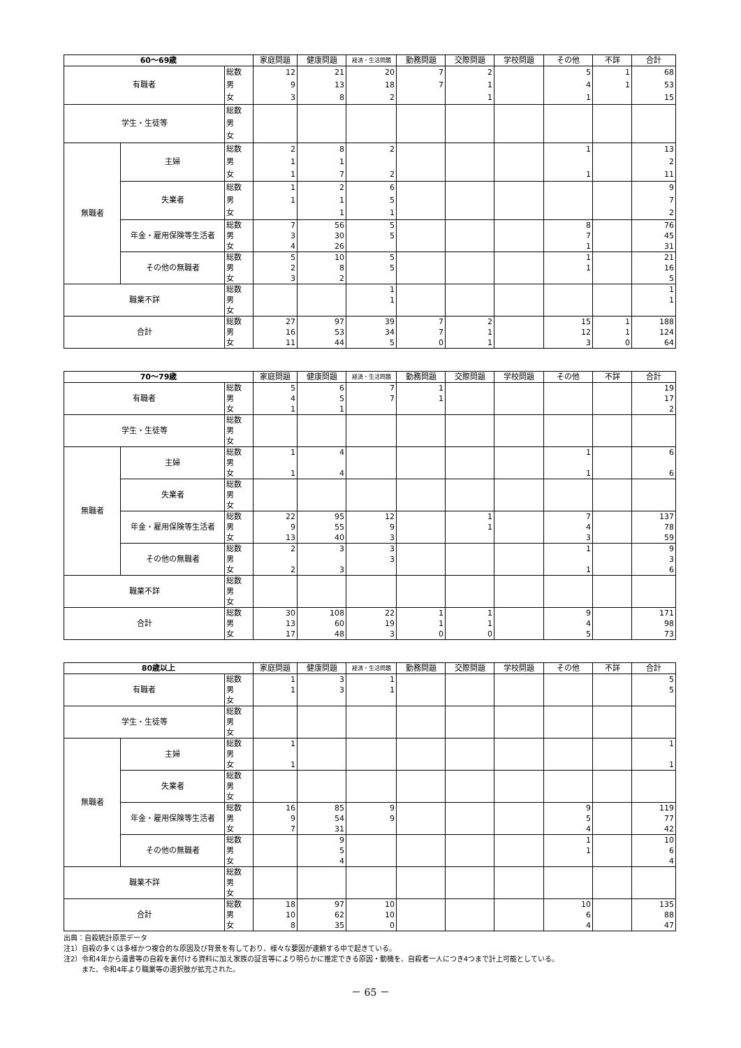| 60～69歳 | | | 家庭問題 | 健康問題 | 経済・生活問題 | 勤務問題 | 交際問題 | 学校問題 | その他 | 不詳 | 合計 |
| --- | --- | --- | --- | --- | --- | --- | --- | --- | --- | --- | --- |
| 有職者 | | 総数 | 12 | 21 | 20 | 7 | 2 | | 5 | 1 | 68 |
| | | 男 | 9 | 13 | 18 | 7 | 1 | | 4 | 1 | 53 |
| | | 女 | 3 | 8 | 2 | | 1 | | 1 | | 15 |
| 学生・生徒等 | | 総数 | | | | | | | | | |
| | | 男 | | | | | | | | | |
| | | 女 | | | | | | | | | |
| 無職者 | 主婦 | 総数 | 2 | 8 | 2 | | | | 1 | | 13 |
| | | 男 | 1 | 1 | | | | | | | 2 |
| | | 女 | 1 | 7 | 2 | | | | 1 | | 11 |
| | 失業者 | 総数 | 1 | 2 | 6 | | | | | | 9 |
| | | 男 | 1 | 1 | 5 | | | | | | 7 |
| | | 女 | | 1 | 1 | | | | | | 2 |
| | 年金・雇用保険等生活者 | 総数 | 7 | 56 | 5 | | | | 8 | | 76 |
| | | 男 | 3 | 30 | 5 | | | | 7 | | 45 |
| | | 女 | 4 | 26 | | | | | 1 | | 31 |
| | その他の無職者 | 総数 | 5 | 10 | 5 | | | | 1 | | 21 |
| | | 男 | 2 | 8 | 5 | | | | 1 | | 16 |
| | | 女 | 3 | 2 | | | | | | | 5 |
| 職業不詳 | | 総数 | | | 1 | | | | | | 1 |
| | | 男 | | | 1 | | | | | | 1 |
| | | 女 | | | | | | | | | |
| 合計 | | 総数 | 27 | 97 | 39 | 7 | 2 | | 15 | 1 | 188 |
| | | 男 | 16 | 53 | 34 | 7 | 1 | | 12 | 1 | 124 |
| | | 女 | 11 | 44 | 5 | 0 | 1 | | 3 | 0 | 64 |
| 70～79歳 | | | 家庭問題 | 健康問題 | 経済・生活問題 | 勤務問題 | 交際問題 | 学校問題 | その他 | 不詳 | 合計 |
| --- | --- | --- | --- | --- | --- | --- | --- | --- | --- | --- | --- |
| 有職者 | | 総数 | 5 | 6 | 7 | 1 | | | | | 19 |
| | | 男 | 4 | 5 | 7 | 1 | | | | | 17 |
| | | 女 | 1 | 1 | | | | | | | 2 |
| 学生・生徒等 | | 総数 | | | | | | | | | |
| | | 男 | | | | | | | | | |
| | | 女 | | | | | | | | | |
| 無職者 | 主婦 | 総数 | 1 | 4 | | | | | 1 | | 6 |
| | | 男 | | | | | | | | | |
| | | 女 | 1 | 4 | | | | | 1 | | 6 |
| | 失業者 | 総数 | | | | | | | | | |
| | | 男 | | | | | | | | | |
| | | 女 | | | | | | | | | |
| | 年金・雇用保険等生活者 | 総数 | 22 | 95 | 12 | | 1 | | 7 | | 137 |
| | | 男 | 9 | 55 | 9 | | 1 | | 4 | | 78 |
| | | 女 | 13 | 40 | 3 | | | | 3 | | 59 |
| | その他の無職者 | 総数 | 2 | 3 | 3 | | | | 1 | | 9 |
| | | 男 | | | 3 | | | | | | 3 |
| | | 女 | 2 | 3 | | | | | 1 | | 6 |
| 職業不詳 | | 総数 | | | | | | | | | |
| | | 男 | | | | | | | | | |
| | | 女 | | | | | | | | | |
| 合計 | | 総数 | 30 | 108 | 22 | 1 | 1 | | 9 | | 171 |
| | | 男 | 13 | 60 | 19 | 1 | 1 | | 4 | | 98 |
| | | 女 | 17 | 48 | 3 | 0 | 0 | | 5 | | 73 |
| 80歳以上 | | | 家庭問題 | 健康問題 | 経済・生活問題 | 勤務問題 | 交際問題 | 学校問題 | その他 | 不詳 | 合計 |
| --- | --- | --- | --- | --- | --- | --- | --- | --- | --- | --- | --- |
| 有職者 | | 総数 | 1 | 3 | 1 | | | | | | 5 |
| | | 男 | 1 | 3 | 1 | | | | | | 5 |
| | | 女 | | | | | | | | | |
| 学生・生徒等 | | 総数 | | | | | | | | | |
| | | 男 | | | | | | | | | |
| | | 女 | | | | | | | | | |
| 無職者 | 主婦 | 総数 | 1 | | | | | | | | 1 |
| | | 男 | | | | | | | | | |
| | | 女 | 1 | | | | | | | | 1 |
| | 失業者 | 総数 | | | | | | | | | |
| | | 男 | | | | | | | | | |
| | | 女 | | | | | | | | | |
| | 年金・雇用保険等生活者 | 総数 | 16 | 85 | 9 | | | | 9 | | 119 |
| | | 男 | 9 | 54 | 9 | | | | 5 | | 77 |
| | | 女 | 7 | 31 | | | | | 4 | | 42 |
| | その他の無職者 | 総数 | | 9 | | | | | 1 | | 10 |
| | | 男 | | 5 | | | | | 1 | | 6 |
| | | 女 | | 4 | | | | | | | 4 |
| 職業不詳 | | 総数 | | | | | | | | | |
| | | 男 | | | | | | | | | |
| | | 女 | | | | | | | | | |
| 合計 | | 総数 | 18 | 97 | 10 | | | | 10 | | 135 |
| | | 男 | 10 | 62 | 10 | | | | 6 | | 88 |
| | | 女 | 8 | 35 | 0 | | | | 4 | | 47 |
出典：自殺統計原票データ
注1）自殺の多くは多様かつ複合的な原因及び背景を有しており、様々な要因が連鎖する中で起きている。
注2）令和4年から遺書等の自殺を裏付ける資料に加え家族の証言等により明らかに推定できる原因・動機を、自殺者一人につき4つまで計上可能としている。
また、令和4年より職業等の選択肢が拡充された。
－ 65 －